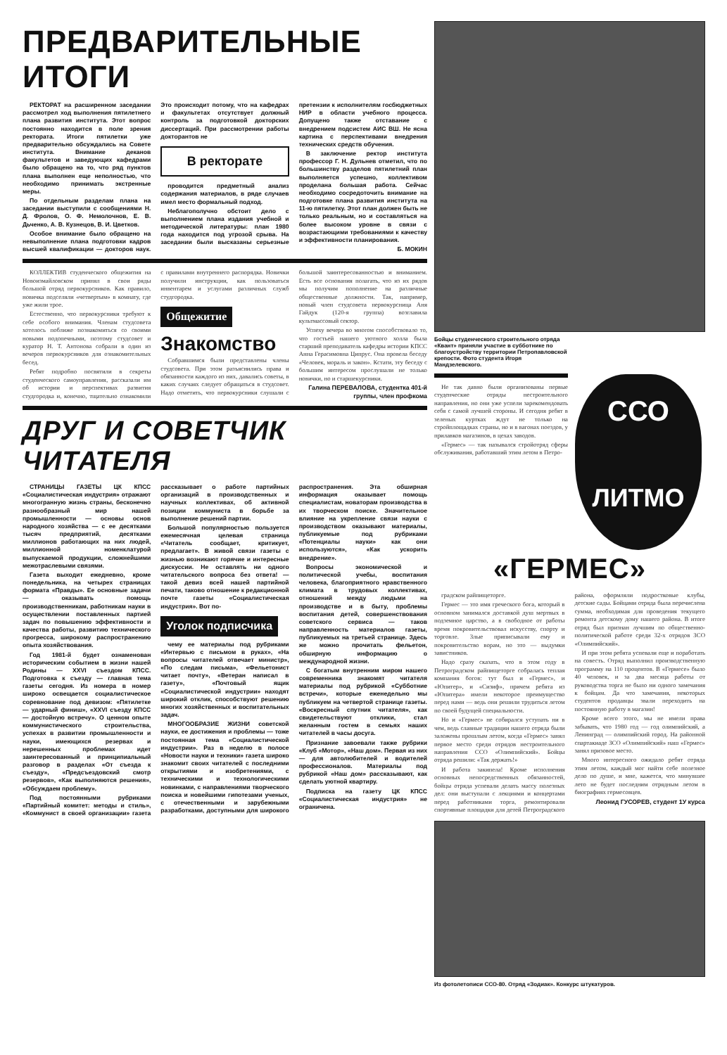ПРЕДВАРИТЕЛЬНЫЕ ИТОГИ
РЕКТОРАТ на расширенном заседании рассмотрел ход выполнения пятилетнего плана развития института. Этот вопрос постоянно находится в поле зрения ректората. Итоги пятилетки уже предварительно обсуждались на Совете института. Внимание деканов факультетов и заведующих кафедрами было обращено на то, что ряд пунктов плана выполнен еще неполностью, что необходимо принимать экстренные меры.
По отдельным разделам плана на заседании выступили с сообщениями Н. Д. Фролов, О. Ф. Немолочнов, Е. В. Дьченко, А. В. Кузнецов, В. И. Цветков.
Особое внимание было обращено на невыполнение плана подготовки кадров высшей квалификации — докторов наук. Это происходит потому, что на кафедрах и факультетах отсутствует должный контроль за подготовкой докторских диссертаций. При рассмотрении работы докторантов не
В ректорате
проводится предметный анализ содержания материалов, в ряде случаев имел место формальный подход.
Неблагополучно обстоит дело с выполнением плана издания учебной и методической литературы: план 1980 года находится под угрозой срыва. На заседании были высказаны серьезные претензии к исполнителям госбюджетных НИР в области учебного процесса. Допущено также отставание с внедрением подсистем АИС ВШ. Не ясна картина с перспективами внедрения технических средств обучения.
В заключение ректор института профессор Г. Н. Дульнев отметил, что по большинству разделов пятилетний план выполняется успешно, коллективом проделана большая работа. Сейчас необходимо сосредоточить внимание на подготовке плана развития института на 11-ю пятилетку. Этот план должен быть не только реальным, но и составляться на более высоком уровне в связи с возрастающими требованиями к качеству и эффективности планирования.
Б. МОКИН
КОЛЛЕКТИВ студенческого общежития на Новоизмайловском принял в свои ряды большой отряд первокурсников. Как правило, новичка подселяли «четвертым» в комнату, где уже жили трое.
Естественно, что первокурсники требуют к себе особого внимания. Членам студсовета хотелось поближе познакомиться со своими новыми подопечными, поэтому студсовет и куратор Н. Т. Антонова собрали в один из вечеров первокурсников для ознакомительных бесед.
Ребят подробно посвятили в секреты студенческого самоуправления, рассказали им об истории и перспективах развития студгородка и, конечно, тщательно ознакомили с правилами внутреннего распорядка. Новички получили инструкции, как пользоваться инвентарем и услугами различных служб студгородка.
Общежитие
Знакомство
Собравшимся были представлены члены студсовета. При этом разъяснились права и обязанности каждого из них, давались советы, в каких случаях следует обращаться в студсовет. Надо отметить, что первокурсники слушали с большой заинтересованностью и вниманием. Есть все основания полагать, что из их рядов мы получим пополнение на различные общественные должности. Так, например, новый член студсовета первокурсница Аня Гайдук (120-я группа) возглавила культмассовый сектор.
Успеху вечера во многом способствовало то, что гостьей нашего уютного холла была старший преподаватель кафедры истории КПСС Анна Герасимовна Ципрус. Она провела беседу «Человек, мораль и закон». Кстати, эту беседу с большим интересом прослушали не только новички, но и старшекурсники.
Галина ПЕРЕВАЛОВА, студентка 401-й группы, член профкома
ДРУГ И СОВЕТЧИК ЧИТАТЕЛЯ
СТРАНИЦЫ ГАЗЕТЫ ЦК КПСС «Социалистическая индустрия» отражают многогранную жизнь страны, бесконечно разнообразный мир нашей промышленности — основы основ народного хозяйства — с ее десятками тысяч предприятий, десятками миллионов работающих на них людей, миллионной номенклатурой выпускаемой продукции, сложнейшими межотраслевыми связями.
Газета выходит ежедневно, кроме понедельника, на четырех страницах формата «Правды». Ее основные задачи — оказывать помощь производственникам, работникам науки в осуществлении поставленных партией задач по повышению эффективности и качества работы, развитию технического прогресса, широкому распространению опыта хозяйствования.
Год 1981-й будет ознаменован историческим событием в жизни нашей Родины — XXVI съездом КПСС. Подготовка к съезду — главная тема газеты сегодня. Из номера в номер широко освещается социалистическое соревнование под девизом: «Пятилетке — ударный финиш», «XXVI съезду КПСС — достойную встречу». О ценном опыте коммунистического строительства, успехах в развитии промышленности и науки, имеющихся резервах и нерешенных проблемах идет заинтересованный и принципиальный разговор в разделах «От съезда к съезду», «Предсъездовский смотр резервов», «Как выполняются решения», «Обсуждаем проблему».
Под постоянными рубриками «Партийный комитет: методы и стиль», «Коммунист в своей организации» газета рассказывает о работе партийных организаций в производственных и научных коллективах, об активной позиции коммуниста в борьбе за выполнение решений партии.
Большой популярностью пользуется ежемесячная целевая страница «Читатель сообщает, критикует, предлагает». В живой связи газеты с жизнью возникают горячие и интересные дискуссии. Не оставлять ни одного читательского вопроса без ответа! — такой девиз всей нашей партийной печати, таково отношение к редакционной почте газеты «Социалистическая индустрия». Вот по-
Уголок подписчика
чему ее материалы под рубриками «Интервью с письмом в руках», «На вопросы читателей отвечает министр», «По следам письма», «Фельетонист читает почту», «Ветеран написал в газету», «Почтовый ящик «Социалистической индустрии» находят широкий отклик, способствуют решению многих хозяйственных и воспитательных задач.
МНОГООБРАЗИЕ ЖИЗНИ советской науки, ее достижения и проблемы — тоже постоянная тема «Социалистической индустрии». Раз в неделю в полосе «Новости науки и техники» газета широко знакомит своих читателей с последними открытиями и изобретениями, с техническими и технологическими новинками, с направлениями творческого поиска и новейшими гипотезами ученых, с отечественными и зарубежными разработками, доступными для широкого распространения. Эта обширная информация оказывает помощь специалистам, новаторам производства в их творческом поиске. Значительное влияние на укрепление связи науки с производством оказывают материалы, публикуемые под рубриками «Потенциалы науки» как они используются», «Как ускорить внедрение».
Вопросы экономической и политической учебы, воспитания человека, благоприятного нравственного климата в трудовых коллективах, отношений между людьми на производстве и в быту, проблемы воспитания детей, совершенствования советского сервиса — таков направленность материалов газеты, публикуемых на третьей странице. Здесь же можно прочитать фельетон, обширную информацию о международной жизни.
С богатым внутренним миром нашего современника знакомят читателя материалы под рубрикой «Субботние встречи», которые еженедельно мы публикуем на четвертой странице газеты. «Воскресный спутник читателя», как свидетельствуют отклики, стал желанным гостем в семьях наших читателей в часы досуга.
Признание завоевали также рубрики «Клуб «Мотор», «Наш дом». Первая из них — для автолюбителей и водителей профессионалов. Материалы под рубрикой «Наш дом» рассказывают, как сделать уютной квартиру.
Подписка на газету ЦК КПСС «Социалистическая индустрия» не ограничена.
Бойцы студенческого строительного отряда «Квант» приняли участие в субботнике по благоустройству территории Петропавловской крепости. Фото студента Игоря Мандзелевского.
Не так давно были организованы первые студенческие отряды нестроительного направления, но они уже успели зарекомендовать себя с самой лучшей стороны. И сегодня ребят в зеленых куртках ждут не только на стройплощадках страны, но и в вагонах поездов, у прилавков магазинов, в цехах заводов.
«Гермес» — так назывался стройотряд сферы обслуживания, работавший этим летом в Петро-
ССО
ЛИТМО
«ГЕРМЕС»
градском райпищеторге.
Гермес — это имя греческого бога, который в основном занимался доставкой душ мертвых в подземное царство, а в свободное от работы время покровительствовал искусству, спорту и торговле. Злые приписывали ему и покровительство ворам, но это — выдумки завистников.
Надо сразу сказать, что в этом году в Петроградском райпищеторге собралась теплая компания богов: тут был и «Гермес», и «Юпитер», и «Сизиф», причем ребята из «Юпитера» имели некоторое преимущество перед нами — ведь они решили трудиться летом по своей будущей специальности.
Но и «Гермес» не собирался уступать ни в чем, ведь славные традиции нашего отряда были заложены прошлым летом, когда «Гермес» занял первое место среди отрядов нестроительного направления ССО «Олимпийский». Бойцы отряда решили: «Так держать!»
И работа закипела! Кроме исполнения основных непосредственных обязанностей, бойцы отряда успевали делать массу полезных дел: они выступали с лекциями и концертами перед работниками торга, ремонтировали спортивные площадки для детей Петроградского района, оформляли подростковые клубы, детские сады. Бойцами отряда была перечислена сумма, необходимая для проведения текущего ремонта детскому дому нашего района. В итоге отряд был признан лучшим по общественно-политической работе среди 32-х отрядов ЗСО «Олимпийский».
И при этом ребята успевали еще и поработать на совесть. Отряд выполнил производственную программу на 110 процентов. В «Гермесе» было 40 человек, и за два месяца работы от руководства торга не было ни одного замечания к бойцам. Да что замечания, некоторых студентов продавцы звали переходить на постоянную работу в магазин!
Кроме всего этого, мы не имели права забывать, что 1980 год — год олимпийский, а Ленинград — олимпийский город. На районной спартакиаде ЗСО «Олимпийский» наш «Гермес» занял призовое место.
Много интересного ожидало ребят отряда этим летом, каждый мог найти себе полезное дело по душе, и мне, кажется, что минувшее лето не будет последним отрядным летом в биографиях гермесовцев.
Леонид ГУСОРЕВ, студент 1У курса
Из фотолетописи ССО-80. Отряд «Зодиак». Конкурс штукатуров.